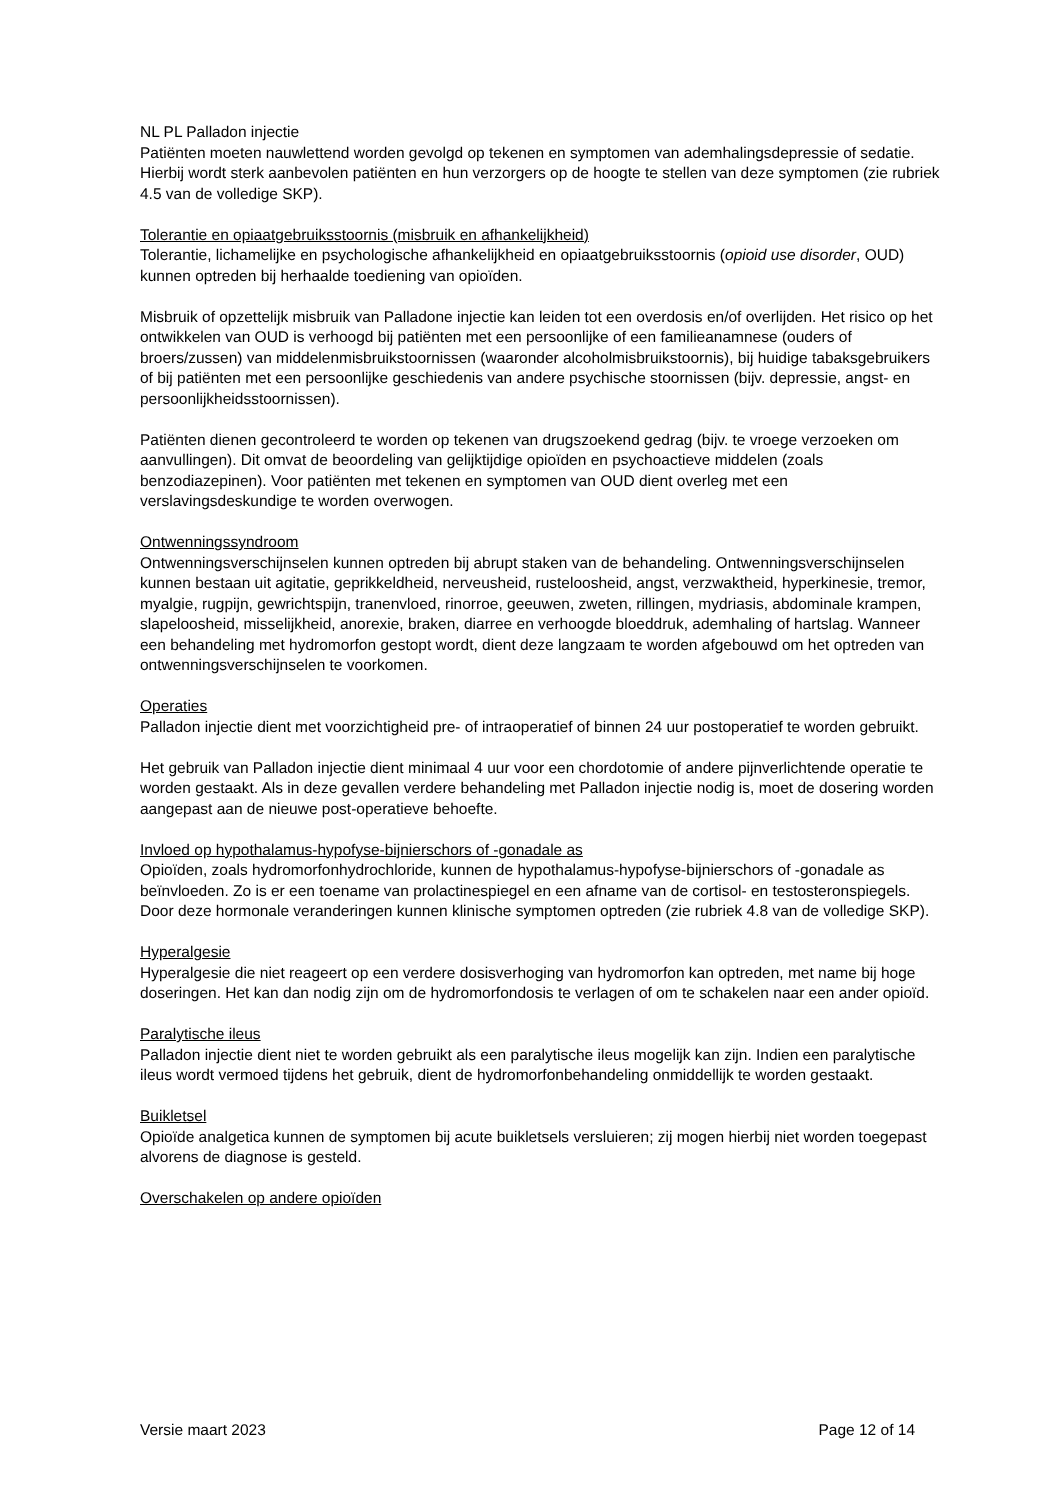NL PL Palladon injectie
Patiënten moeten nauwlettend worden gevolgd op tekenen en symptomen van ademhalingsdepressie of sedatie. Hierbij wordt sterk aanbevolen patiënten en hun verzorgers op de hoogte te stellen van deze symptomen (zie rubriek 4.5 van de volledige SKP).
Tolerantie en opiaatgebruiksstoornis (misbruik en afhankelijkheid)
Tolerantie, lichamelijke en psychologische afhankelijkheid en opiaatgebruiksstoornis (opioid use disorder, OUD) kunnen optreden bij herhaalde toediening van opioïden.
Misbruik of opzettelijk misbruik van Palladone injectie kan leiden tot een overdosis en/of overlijden. Het risico op het ontwikkelen van OUD is verhoogd bij patiënten met een persoonlijke of een familieanamnese (ouders of broers/zussen) van middelenmisbruikstoornissen (waaronder alcoholmisbruikstoornis), bij huidige tabaksgebruikers of bij patiënten met een persoonlijke geschiedenis van andere psychische stoornissen (bijv. depressie, angst- en persoonlijkheidsstoornissen).
Patiënten dienen gecontroleerd te worden op tekenen van drugszoekend gedrag (bijv. te vroege verzoeken om aanvullingen). Dit omvat de beoordeling van gelijktijdige opioïden en psychoactieve middelen (zoals benzodiazepinen). Voor patiënten met tekenen en symptomen van OUD dient overleg met een verslavingsdeskundige te worden overwogen.
Ontwenningssyndroom
Ontwenningsverschijnselen kunnen optreden bij abrupt staken van de behandeling. Ontwenningsverschijnselen kunnen bestaan uit agitatie, geprikkeldheid, nerveusheid, rusteloosheid, angst, verzwaktheid, hyperkinesie, tremor, myalgie, rugpijn, gewrichtspijn, tranenvloed, rinorroe, geeuwen, zweten, rillingen, mydriasis, abdominale krampen, slapeloosheid, misselijkheid, anorexie, braken, diarree en verhoogde bloeddruk, ademhaling of hartslag. Wanneer een behandeling met hydromorfon gestopt wordt, dient deze langzaam te worden afgebouwd om het optreden van ontwenningsverschijnselen te voorkomen.
Operaties
Palladon injectie dient met voorzichtigheid pre- of intraoperatief of binnen 24 uur postoperatief te worden gebruikt.
Het gebruik van Palladon injectie dient minimaal 4 uur voor een chordotomie of andere pijnverlichtende operatie te worden gestaakt. Als in deze gevallen verdere behandeling met Palladon injectie nodig is, moet de dosering worden aangepast aan de nieuwe post-operatieve behoefte.
Invloed op hypothalamus-hypofyse-bijnierschors of -gonadale as
Opioïden, zoals hydromorfonhydrochloride, kunnen de hypothalamus-hypofyse-bijnierschors of -gonadale as beïnvloeden. Zo is er een toename van prolactinespiegel en een afname van de cortisol- en testosteronspiegels. Door deze hormonale veranderingen kunnen klinische symptomen optreden (zie rubriek 4.8 van de volledige SKP).
Hyperalgesie
Hyperalgesie die niet reageert op een verdere dosisverhoging van hydromorfon kan optreden, met name bij hoge doseringen. Het kan dan nodig zijn om de hydromorfondosis te verlagen of om te schakelen naar een ander opioïd.
Paralytische ileus
Palladon injectie dient niet te worden gebruikt als een paralytische ileus mogelijk kan zijn. Indien een paralytische ileus wordt vermoed tijdens het gebruik, dient de hydromorfonbehandeling onmiddellijk te worden gestaakt.
Buikletsel
Opioïde analgetica kunnen de symptomen bij acute buikletsels versluieren; zij mogen hierbij niet worden toegepast alvorens de diagnose is gesteld.
Overschakelen op andere opioïden
Versie maart 2023 Page 12 of 14